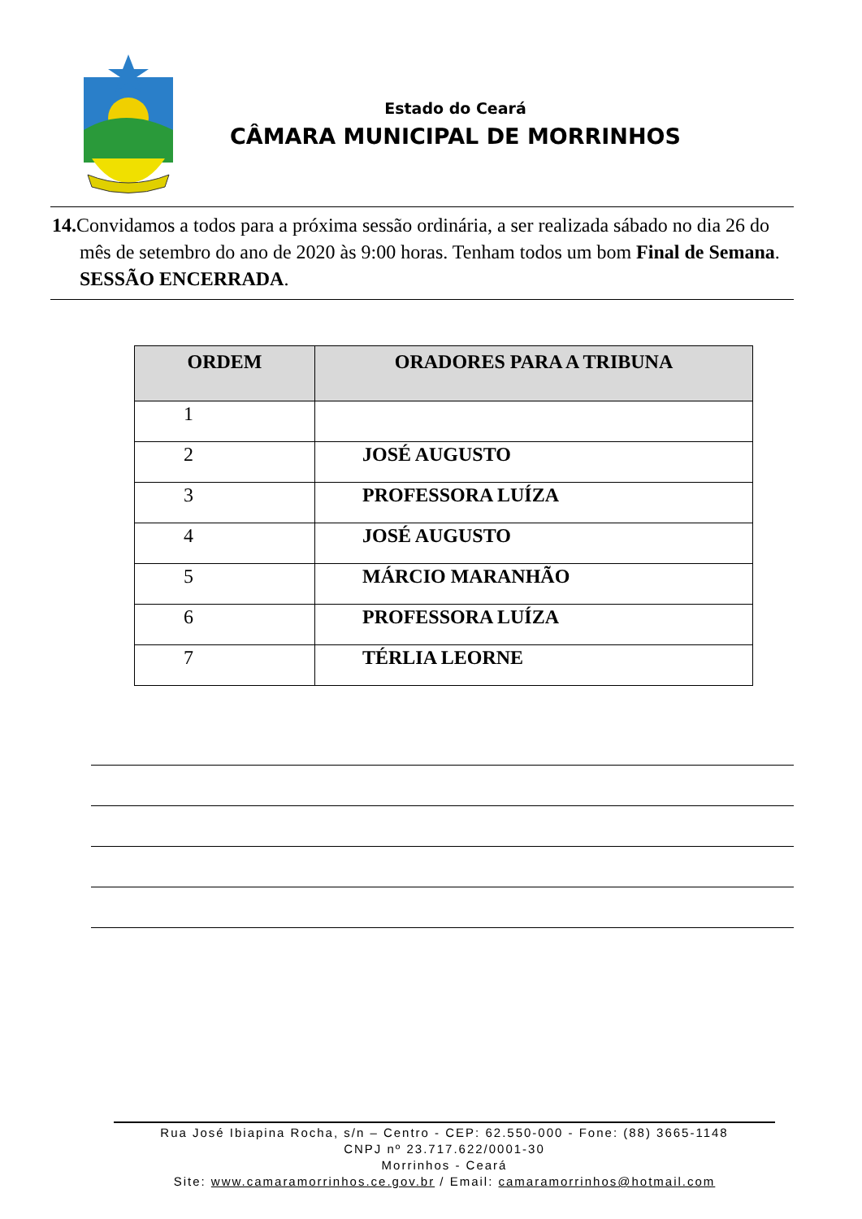Estado do Ceará
CÂMARA MUNICIPAL DE MORRINHOS
14. Convidamos a todos para a próxima sessão ordinária, a ser realizada sábado no dia 26 do mês de setembro do ano de 2020 às 9:00 horas. Tenham todos um bom Final de Semana. SESSÃO ENCERRADA.
| ORDEM | ORADORES PARA A TRIBUNA |
| --- | --- |
| 1 | |
| 2 | JOSÉ AUGUSTO |
| 3 | PROFESSORA LUÍZA |
| 4 | JOSÉ AUGUSTO |
| 5 | MÁRCIO MARANHÃO |
| 6 | PROFESSORA LUÍZA |
| 7 | TÉRLIA LEORNE |
Rua José Ibiapina Rocha, s/n – Centro - CEP: 62.550-000 - Fone: (88) 3665-1148
CNPJ nº 23.717.622/0001-30
Morrinhos - Ceará
Site: www.camaramorrinhos.ce.gov.br / Email: camaramorrinhos@hotmail.com